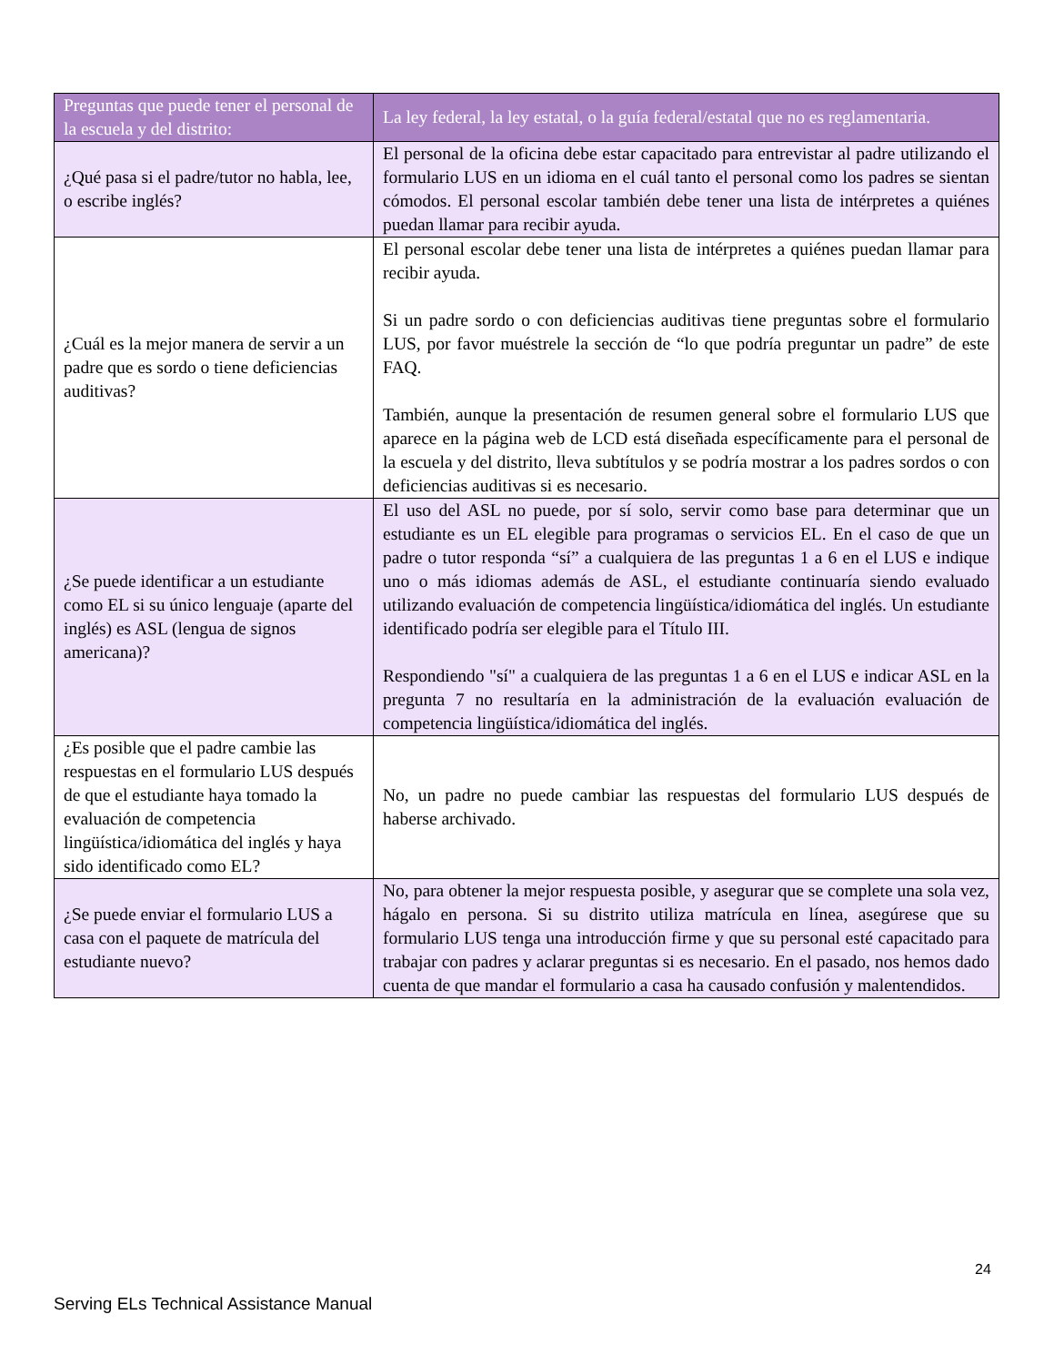| Preguntas que puede tener el personal de la escuela y del distrito: | La ley federal, la ley estatal, o la guía federal/estatal que no es reglamentaria. |
| --- | --- |
| ¿Qué pasa si el padre/tutor no habla, lee, o escribe inglés? | El personal de la oficina debe estar capacitado para entrevistar al padre utilizando el formulario LUS en un idioma en el cuál tanto el personal como los padres se sientan cómodos. El personal escolar también debe tener una lista de intérpretes a quiénes puedan llamar para recibir ayuda. |
| ¿Cuál es la mejor manera de servir a un padre que es sordo o tiene deficiencias auditivas? | El personal escolar debe tener una lista de intérpretes a quiénes puedan llamar para recibir ayuda. Si un padre sordo o con deficiencias auditivas tiene preguntas sobre el formulario LUS, por favor muéstrele la sección de “lo que podría preguntar un padre” de este FAQ. También, aunque la presentación de resumen general sobre el formulario LUS que aparece en la página web de LCD está diseñada específicamente para el personal de la escuela y del distrito, lleva subtítulos y se podría mostrar a los padres sordos o con deficiencias auditivas si es necesario. |
| ¿Se puede identificar a un estudiante como EL si su único lenguaje (aparte del inglés) es ASL (lengua de signos americana)? | El uso del ASL no puede, por sí solo, servir como base para determinar que un estudiante es un EL elegible para programas o servicios EL. En el caso de que un padre o tutor responda “sí” a cualquiera de las preguntas 1 a 6 en el LUS e indique uno o más idiomas además de ASL, el estudiante continuaría siendo evaluado utilizando evaluación de competencia lingüística/idiomática del inglés. Un estudiante identificado podría ser elegible para el Título III. Respondiendo "sí" a cualquiera de las preguntas 1 a 6 en el LUS e indicar ASL en la pregunta 7 no resultaría en la administración de la evaluación evaluación de competencia lingüística/idiomática del inglés. |
| ¿Es posible que el padre cambie las respuestas en el formulario LUS después de que el estudiante haya tomado la evaluación de competencia lingüística/idiomática del inglés y haya sido identificado como EL? | No, un padre no puede cambiar las respuestas del formulario LUS después de haberse archivado. |
| ¿Se puede enviar el formulario LUS a casa con el paquete de matrícula del estudiante nuevo? | No, para obtener la mejor respuesta posible, y asegurar que se complete una sola vez, hágalo en persona. Si su distrito utiliza matrícula en línea, asegúrese que su formulario LUS tenga una introducción firme y que su personal esté capacitado para trabajar con padres y aclarar preguntas si es necesario. En el pasado, nos hemos dado cuenta de que mandar el formulario a casa ha causado confusión y malentendidos. |
24
Serving ELs Technical Assistance Manual